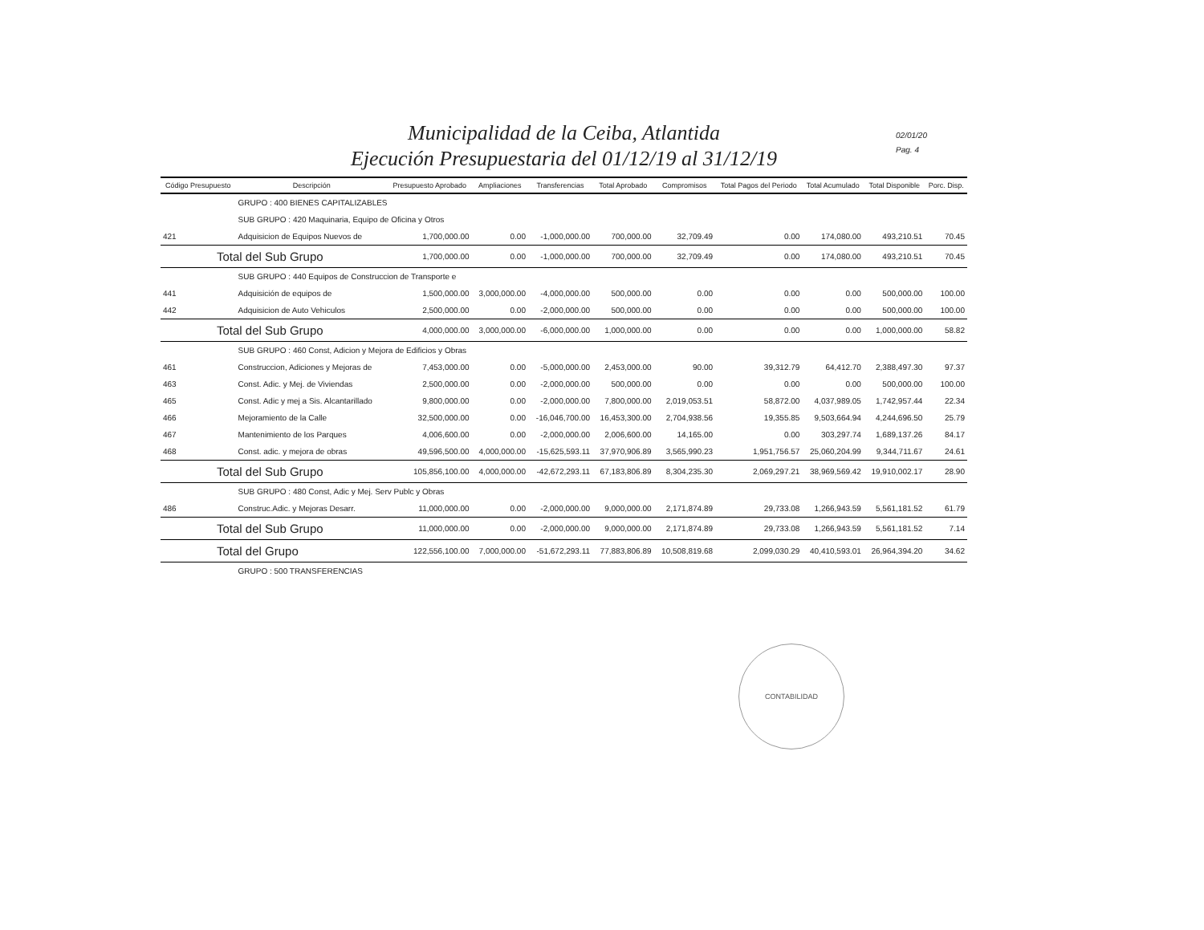Municipalidad de la Ceiba, Atlantida
Ejecución Presupuestaria del 01/12/19 al 31/12/19
02/01/20
Pag. 4
| Código Presupuesto | Descripción | Presupuesto Aprobado | Ampliaciones | Transferencias | Total Aprobado | Compromisos | Total Pagos del Periodo | Total Acumulado | Total Disponible | Porc. Disp. |
| --- | --- | --- | --- | --- | --- | --- | --- | --- | --- | --- |
| | GRUPO : 400 BIENES CAPITALIZABLES | | | | | | | | | |
| | SUB GRUPO : 420 Maquinaria, Equipo de Oficina y Otros | | | | | | | | | |
| 421 | Adquisicion de Equipos Nuevos de | 1,700,000.00 | 0.00 | -1,000,000.00 | 700,000.00 | 32,709.49 | 0.00 | 174,080.00 | 493,210.51 | 70.45 |
| Total del Sub Grupo | | 1,700,000.00 | 0.00 | -1,000,000.00 | 700,000.00 | 32,709.49 | 0.00 | 174,080.00 | 493,210.51 | 70.45 |
| | SUB GRUPO : 440 Equipos de Construccion de Transporte e | | | | | | | | | |
| 441 | Adquisición de equipos de | 1,500,000.00 | 3,000,000.00 | -4,000,000.00 | 500,000.00 | 0.00 | 0.00 | 0.00 | 500,000.00 | 100.00 |
| 442 | Adquisicion de Auto Vehiculos | 2,500,000.00 | 0.00 | -2,000,000.00 | 500,000.00 | 0.00 | 0.00 | 0.00 | 500,000.00 | 100.00 |
| Total del Sub Grupo | | 4,000,000.00 | 3,000,000.00 | -6,000,000.00 | 1,000,000.00 | 0.00 | 0.00 | 0.00 | 1,000,000.00 | 58.82 |
| | SUB GRUPO : 460 Const, Adicion y Mejora de Edificios y Obras | | | | | | | | | |
| 461 | Construccion, Adiciones y Mejoras de | 7,453,000.00 | 0.00 | -5,000,000.00 | 2,453,000.00 | 90.00 | 39,312.79 | 64,412.70 | 2,388,497.30 | 97.37 |
| 463 | Const. Adic. y Mej. de Viviendas | 2,500,000.00 | 0.00 | -2,000,000.00 | 500,000.00 | 0.00 | 0.00 | 0.00 | 500,000.00 | 100.00 |
| 465 | Const. Adic y mej a Sis. Alcantarillado | 9,800,000.00 | 0.00 | -2,000,000.00 | 7,800,000.00 | 2,019,053.51 | 58,872.00 | 4,037,989.05 | 1,742,957.44 | 22.34 |
| 466 | Mejoramiento de la Calle | 32,500,000.00 | 0.00 | -16,046,700.00 | 16,453,300.00 | 2,704,938.56 | 19,355.85 | 9,503,664.94 | 4,244,696.50 | 25.79 |
| 467 | Mantenimiento de los Parques | 4,006,600.00 | 0.00 | -2,000,000.00 | 2,006,600.00 | 14,165.00 | 0.00 | 303,297.74 | 1,689,137.26 | 84.17 |
| 468 | Const. adic. y mejora de obras | 49,596,500.00 | 4,000,000.00 | -15,625,593.11 | 37,970,906.89 | 3,565,990.23 | 1,951,756.57 | 25,060,204.99 | 9,344,711.67 | 24.61 |
| Total del Sub Grupo | | 105,856,100.00 | 4,000,000.00 | -42,672,293.11 | 67,183,806.89 | 8,304,235.30 | 2,069,297.21 | 38,969,569.42 | 19,910,002.17 | 28.90 |
| | SUB GRUPO : 480 Const, Adic y Mej. Serv Publc y Obras | | | | | | | | | |
| 486 | Construc.Adic. y Mejoras Desarr. | 11,000,000.00 | 0.00 | -2,000,000.00 | 9,000,000.00 | 2,171,874.89 | 29,733.08 | 1,266,943.59 | 5,561,181.52 | 61.79 |
| Total del Sub Grupo | | 11,000,000.00 | 0.00 | -2,000,000.00 | 9,000,000.00 | 2,171,874.89 | 29,733.08 | 1,266,943.59 | 5,561,181.52 | 7.14 |
| Total del Grupo | | 122,556,100.00 | 7,000,000.00 | -51,672,293.11 | 77,883,806.89 | 10,508,819.68 | 2,099,030.29 | 40,410,593.01 | 26,964,394.20 | 34.62 |
| | GRUPO : 500 TRANSFERENCIAS | | | | | | | | | |
CONTABILIDAD